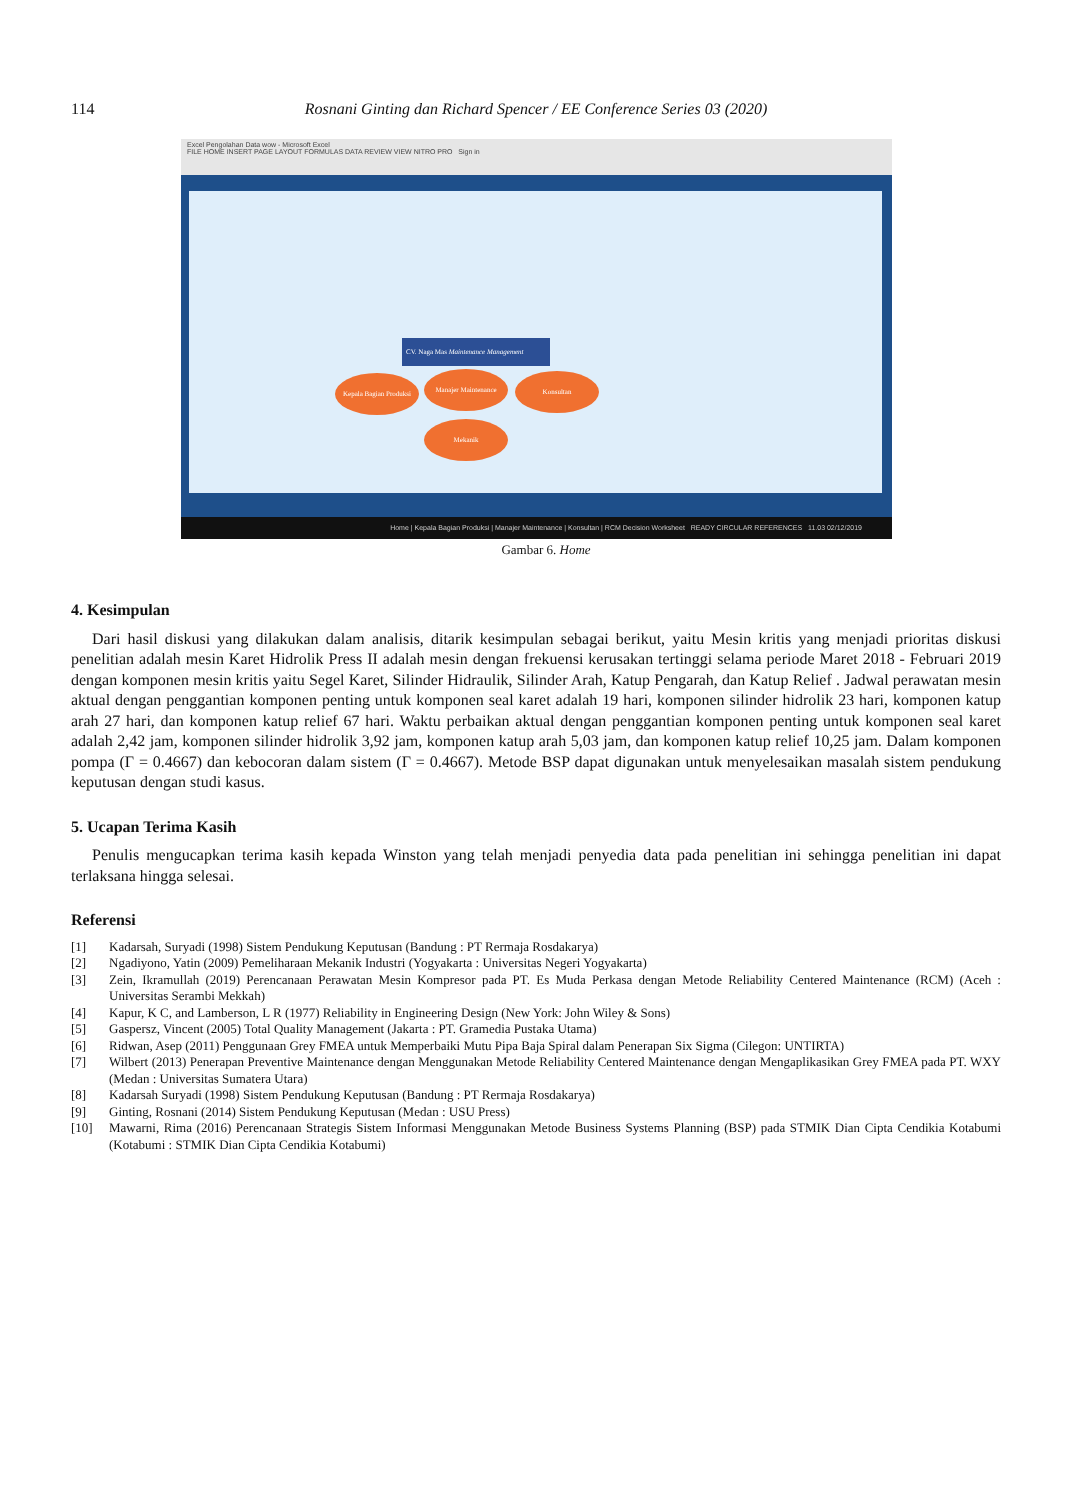114 Rosnani Ginting dan Richard Spencer / EE Conference Series 03 (2020)
Excel Pengolahan Data wow - Microsoft Excel
FILE HOME INSERT PAGE LAYOUT FORMULAS DATA REVIEW VIEW NITRO PRO Sign in
CV. Naga Mas Maintenance Management
Kepala Bagian Produksi
Manajer Maintenance Konsultan
Mekanik
Home | Kepala Bagian Produksi | Manajer Maintenance | Konsultan | RCM Decision Worksheet READY CIRCULAR REFERENCES 11.03 02/12/2019
Gambar 6. Home
4. Kesimpulan
Dari hasil diskusi yang dilakukan dalam analisis, ditarik kesimpulan sebagai berikut, yaitu Mesin kritis yang menjadi prioritas diskusi penelitian adalah mesin Karet Hidrolik Press II adalah mesin dengan frekuensi kerusakan tertinggi selama periode Maret 2018 - Februari 2019 dengan komponen mesin kritis yaitu Segel Karet, Silinder Hidraulik, Silinder Arah, Katup Pengarah, dan Katup Relief . Jadwal perawatan mesin aktual dengan penggantian komponen penting untuk komponen seal karet adalah 19 hari, komponen silinder hidrolik 23 hari, komponen katup arah 27 hari, dan komponen katup relief 67 hari. Waktu perbaikan aktual dengan penggantian komponen penting untuk komponen seal karet adalah 2,42 jam, komponen silinder hidrolik 3,92 jam, komponen katup arah 5,03 jam, dan komponen katup relief 10,25 jam. Dalam komponen pompa (Γ = 0.4667) dan kebocoran dalam sistem (Γ = 0.4667). Metode BSP dapat digunakan untuk menyelesaikan masalah sistem pendukung keputusan dengan studi kasus.
5. Ucapan Terima Kasih
Penulis mengucapkan terima kasih kepada Winston yang telah menjadi penyedia data pada penelitian ini sehingga penelitian ini dapat terlaksana hingga selesai.
Referensi
[1] Kadarsah, Suryadi (1998) Sistem Pendukung Keputusan (Bandung : PT Rermaja Rosdakarya)
[2] Ngadiyono, Yatin (2009) Pemeliharaan Mekanik Industri (Yogyakarta : Universitas Negeri Yogyakarta)
[3] Zein, Ikramullah (2019) Perencanaan Perawatan Mesin Kompresor pada PT. Es Muda Perkasa dengan Metode Reliability Centered Maintenance (RCM) (Aceh : Universitas Serambi Mekkah)
[4] Kapur, K C, and Lamberson, L R (1977) Reliability in Engineering Design (New York: John Wiley & Sons)
[5] Gaspersz, Vincent (2005) Total Quality Management (Jakarta : PT. Gramedia Pustaka Utama)
[6] Ridwan, Asep (2011) Penggunaan Grey FMEA untuk Memperbaiki Mutu Pipa Baja Spiral dalam Penerapan Six Sigma (Cilegon: UNTIRTA)
[7] Wilbert (2013) Penerapan Preventive Maintenance dengan Menggunakan Metode Reliability Centered Maintenance dengan Mengaplikasikan Grey FMEA pada PT. WXY (Medan : Universitas Sumatera Utara)
[8] Kadarsah Suryadi (1998) Sistem Pendukung Keputusan (Bandung : PT Rermaja Rosdakarya)
[9] Ginting, Rosnani (2014) Sistem Pendukung Keputusan (Medan : USU Press)
[10] Mawarni, Rima (2016) Perencanaan Strategis Sistem Informasi Menggunakan Metode Business Systems Planning (BSP) pada STMIK Dian Cipta Cendikia Kotabumi (Kotabumi : STMIK Dian Cipta Cendikia Kotabumi)